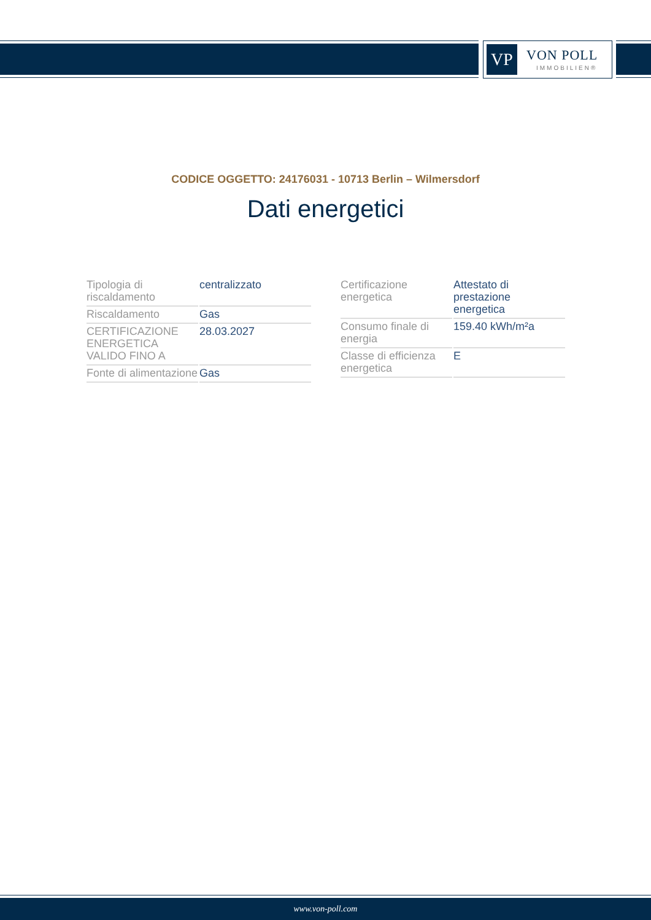VP VON POLL
IMMOBILIEN®
CODICE OGGETTO: 24176031 - 10713 Berlin – Wilmersdorf
Dati energetici
| Tipologia di riscaldamento | centralizzato |
| Riscaldamento | Gas |
| CERTIFICAZIONE ENERGETICA VALIDO FINO A | 28.03.2027 |
| Fonte di alimentazione | Gas |
| Certificazione energetica | Attestato di prestazione energetica |
| Consumo finale di energia | 159.40 kWh/m²a |
| Classe di efficienza energetica | E |
www.von-poll.com